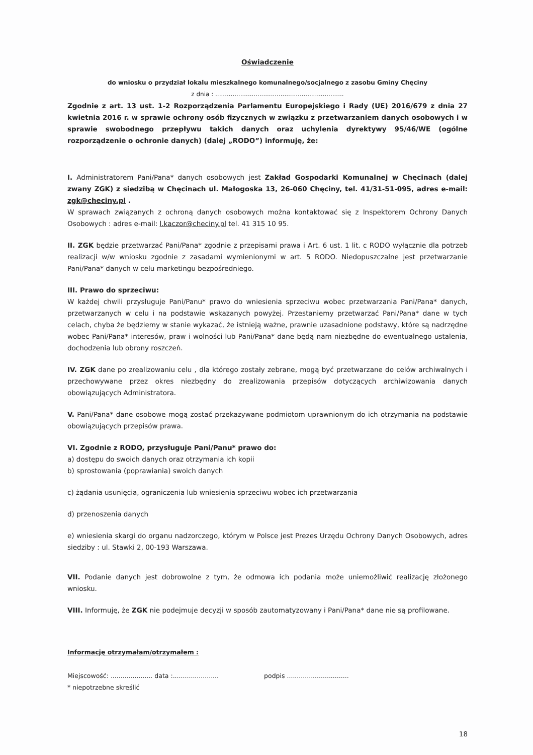Oświadczenie
do wniosku o przydział lokalu mieszkalnego komunalnego/socjalnego z zasobu Gminy Chęciny
z dnia : ...................................................................
Zgodnie z art. 13 ust. 1-2 Rozporządzenia Parlamentu Europejskiego i Rady (UE) 2016/679 z dnia 27 kwietnia 2016 r. w sprawie ochrony osób fizycznych w związku z przetwarzaniem danych osobowych i w sprawie swobodnego przepływu takich danych oraz uchylenia dyrektywy 95/46/WE (ogólne rozporządzenie o ochronie danych) (dalej „RODO”) informuję, że:
I. Administratorem Pani/Pana* danych osobowych jest Zakład Gospodarki Komunalnej w Chęcinach (dalej zwany ZGK) z siedzibą w Chęcinach ul. Małogoska 13, 26-060 Chęciny, tel. 41/31-51-095, adres e-mail: zgk@checiny.pl .
W sprawach związanych z ochroną danych osobowych można kontaktować się z Inspektorem Ochrony Danych Osobowych : adres e-mail: l.kaczor@checiny.pl tel. 41 315 10 95.
II. ZGK będzie przetwarzać Pani/Pana* zgodnie z przepisami prawa i Art. 6 ust. 1 lit. c RODO wyłącznie dla potrzeb realizacji w/w wniosku zgodnie z zasadami wymienionymi w art. 5 RODO. Niedopuszczalne jest przetwarzanie Pani/Pana* danych w celu marketingu bezpośredniego.
III. Prawo do sprzeciwu:
W każdej chwili przysługuje Pani/Panu* prawo do wniesienia sprzeciwu wobec przetwarzania Pani/Pana* danych, przetwarzanych w celu i na podstawie wskazanych powyżej. Przestaniemy przetwarzać Pani/Pana* dane w tych celach, chyba że będziemy w stanie wykazać, że istnieją ważne, prawnie uzasadnione podstawy, które są nadrzędne wobec Pani/Pana* interesów, praw i wolności lub Pani/Pana* dane będą nam niezbędne do ewentualnego ustalenia, dochodzenia lub obrony roszczeń.
IV. ZGK dane po zrealizowaniu celu , dla którego zostały zebrane, mogą być przetwarzane do celów archiwalnych i przechowywane przez okres niezbędny do zrealizowania przepisów dotyczących archiwizowania danych obowiązujących Administratora.
V. Pani/Pana* dane osobowe mogą zostać przekazywane podmiotom uprawnionym do ich otrzymania na podstawie obowiązujących przepisów prawa.
VI. Zgodnie z RODO, przysługuje Pani/Panu* prawo do:
a) dostępu do swoich danych oraz otrzymania ich kopii
b) sprostowania (poprawiania) swoich danych
c) żądania usunięcia, ograniczenia lub wniesienia sprzeciwu wobec ich przetwarzania
d) przenoszenia danych
e) wniesienia skargi do organu nadzorczego, którym w Polsce jest Prezes Urzędu Ochrony Danych Osobowych, adres siedziby : ul. Stawki 2, 00-193 Warszawa.
VII. Podanie danych jest dobrowolne z tym, że odmowa ich podania może uniemożliwić realizację złożonego wniosku.
VIII. Informuję, że ZGK nie podejmuje decyzji w sposób zautomatyzowany i Pani/Pana* dane nie są profilowane.
Informację otrzymałam/otrzymałem :
Miejscowość: ..................... data :....................... podpis ...............................
* niepotrzebne skreślić
18